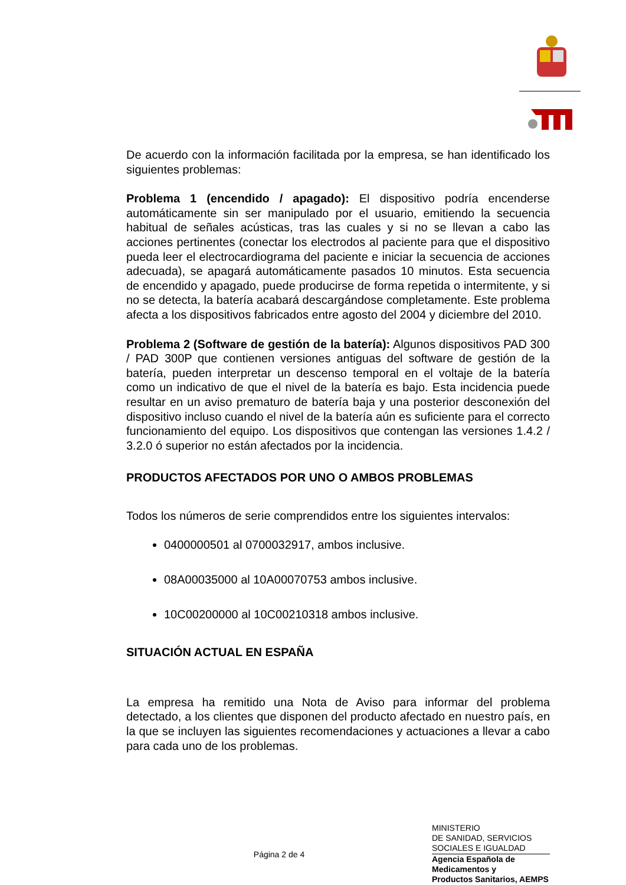De acuerdo con la información facilitada por la empresa, se han identificado los siguientes problemas:
Problema 1 (encendido / apagado): El dispositivo podría encenderse automáticamente sin ser manipulado por el usuario, emitiendo la secuencia habitual de señales acústicas, tras las cuales y si no se llevan a cabo las acciones pertinentes (conectar los electrodos al paciente para que el dispositivo pueda leer el electrocardiograma del paciente e iniciar la secuencia de acciones adecuada), se apagará automáticamente pasados 10 minutos. Esta secuencia de encendido y apagado, puede producirse de forma repetida o intermitente, y si no se detecta, la batería acabará descargándose completamente. Este problema afecta a los dispositivos fabricados entre agosto del 2004 y diciembre del 2010.
Problema 2 (Software de gestión de la batería): Algunos dispositivos PAD 300 / PAD 300P que contienen versiones antiguas del software de gestión de la batería, pueden interpretar un descenso temporal en el voltaje de la batería como un indicativo de que el nivel de la batería es bajo. Esta incidencia puede resultar en un aviso prematuro de batería baja y una posterior desconexión del dispositivo incluso cuando el nivel de la batería aún es suficiente para el correcto funcionamiento del equipo. Los dispositivos que contengan las versiones 1.4.2 / 3.2.0 ó superior no están afectados por la incidencia.
PRODUCTOS AFECTADOS POR UNO O AMBOS PROBLEMAS
Todos los números de serie comprendidos entre los siguientes intervalos:
0400000501 al 0700032917, ambos inclusive.
08A00035000 al 10A00070753 ambos inclusive.
10C00200000 al 10C00210318 ambos inclusive.
SITUACIÓN ACTUAL EN ESPAÑA
La empresa ha remitido una Nota de Aviso para informar del problema detectado, a los clientes que disponen del producto afectado en nuestro país, en la que se incluyen las siguientes recomendaciones y actuaciones a llevar a cabo para cada uno de los problemas.
Página 2 de 4
MINISTERIO
DE SANIDAD, SERVICIOS
SOCIALES E IGUALDAD
Agencia Española de
Medicamentos y
Productos Sanitarios, AEMPS